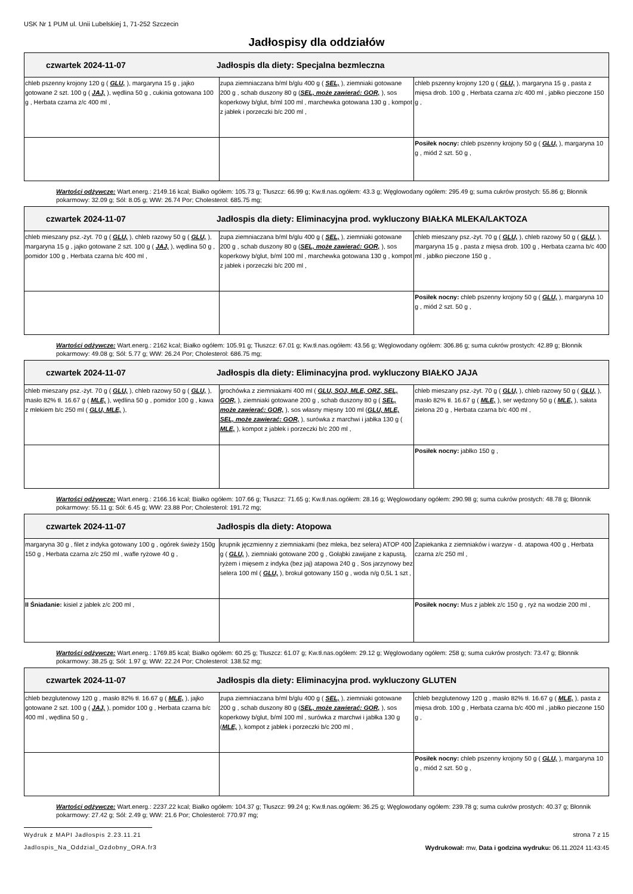USK Nr 1 PUM ul. Unii Lubelskiej 1, 71-252 Szczecin
Jadłospisy dla oddziałów
| czwartek 2024-11-07 Jadłospis dla diety: Specjalna bezmleczna | | |
| --- | --- | --- |
| chleb pszenny krojony 120 g ( GLU, ), margaryna 15 g , jajko gotowane 2 szt. 100 g ( JAJ, ), wędlina 50 g , cukinia gotowana 100 g , Herbata czarna z/c 400 ml , | zupa ziemniaczana b/ml b/glu 400 g ( SEL, ), ziemniaki gotowane 200 g , schab duszony 80 g ( SEL, może zawierać: GOR, ), sos koperkowy b/glut, b/ml 100 ml , marchewka gotowana 130 g , kompot z jabłek i porzeczki b/c 200 ml , | chleb pszenny krojony 120 g ( GLU, ), margaryna 15 g , pasta z mięsa drob. 100 g , Herbata czarna z/c 400 ml , jabłko pieczone 150 g , |
| | | Posiłek nocny: chleb pszenny krojony 50 g ( GLU, ), margaryna 10 g , miód 2 szt. 50 g , |
Wartości odżywcze: Wart.energ.: 2149.16 kcal; Białko ogółem: 105.73 g; Tłuszcz: 66.99 g; Kw.tł.nas.ogółem: 43.3 g; Węglowodany ogółem: 295.49 g; suma cukrów prostych: 55.86 g; Błonnik pokarmowy: 32.09 g; Sól: 8.05 g; WW: 26.74 Por; Cholesterol: 685.75 mg;
| czwartek 2024-11-07 Jadłospis dla diety: Eliminacyjna prod. wykluczony BIAŁKA MLEKA/LAKTOZA | | |
| --- | --- | --- |
| chleb mieszany psz.-żyt. 70 g ( GLU, ), chleb razowy 50 g ( GLU, ), margaryna 15 g , jajko gotowane 2 szt. 100 g ( JAJ, ), wędlina 50 g , pomidor 100 g , Herbata czarna b/c 400 ml , | zupa ziemniaczana b/ml b/glu 400 g ( SEL, ), ziemniaki gotowane 200 g , schab duszony 80 g ( SEL, może zawierać: GOR, ), sos koperkowy b/glut, b/ml 100 ml , marchewka gotowana 130 g , kompot z jabłek i porzeczki b/c 200 ml , | chleb mieszany psz.-żyt. 70 g ( GLU, ), chleb razowy 50 g ( GLU, ), margaryna 15 g , pasta z mięsa drob. 100 g , Herbata czarna b/c 400 ml , jabłko pieczone 150 g , |
| | | Posiłek nocny: chleb pszenny krojony 50 g ( GLU, ), margaryna 10 g , miód 2 szt. 50 g , |
Wartości odżywcze: Wart.energ.: 2162 kcal; Białko ogółem: 105.91 g; Tłuszcz: 67.01 g; Kw.tł.nas.ogółem: 43.56 g; Węglowodany ogółem: 306.86 g; suma cukrów prostych: 42.89 g; Błonnik pokarmowy: 49.08 g; Sól: 5.77 g; WW: 26.24 Por; Cholesterol: 686.75 mg;
| czwartek 2024-11-07 Jadłospis dla diety: Eliminacyjna prod. wykluczony BIAŁKO JAJA | | |
| --- | --- | --- |
| chleb mieszany psz.-żyt. 70 g ( GLU, ), chleb razowy 50 g ( GLU, ), masło 82% tł. 16.67 g ( MLE, ), wędlina 50 g , pomidor 100 g , kawa z mlekiem b/c 250 ml ( GLU, MLE, ), | grochówka z ziemniakami 400 ml ( GLU, SOJ, MLE, ORZ, SEL, GOR, ), ziemniaki gotowane 200 g , schab duszony 80 g ( SEL, może zawierać: GOR, ), sos własny mięsny 100 ml ( GLU, MLE, SEL, może zawierać: GOR, ), surówka z marchwi i jabłka 130 g ( MLE, ), kompot z jabłek i porzeczki b/c 200 ml , | chleb mieszany psz.-żyt. 70 g ( GLU, ), chleb razowy 50 g ( GLU, ), masło 82% tł. 16.67 g ( MLE, ), ser wędzony 50 g ( MLE, ), sałata zielona 20 g , Herbata czarna b/c 400 ml , |
| | | Posiłek nocny: jabłko 150 g , |
Wartości odżywcze: Wart.energ.: 2166.16 kcal; Białko ogółem: 107.66 g; Tłuszcz: 71.65 g; Kw.tł.nas.ogółem: 28.16 g; Węglowodany ogółem: 290.98 g; suma cukrów prostych: 48.78 g; Błonnik pokarmowy: 55.11 g; Sól: 6.45 g; WW: 23.88 Por; Cholesterol: 191.72 mg;
| czwartek 2024-11-07 Jadłospis dla diety: Atopowa | | |
| --- | --- | --- |
| margaryna 30 g , filet z indyka gotowany 100 g , ogórek świeży 150g 150 g , Herbata czarna z/c 250 ml , wafle ryżowe 40 g , | krupnik jęczmienny z ziemniakami (bez mleka, bez selera) ATOP 400 g ( GLU, ), ziemniaki gotowane 200 g , Gołąbki zawijane z kapustą, ryżem i mięsem z indyka (bez jaj) atapowa 240 g , Sos jarzynowy bez selera 100 ml ( GLU, ), brokuł gotowany 150 g , woda n/g 0,5L 1 szt , | Zapiekanka z ziemniaków i warzyw - d. atapowa 400 g , Herbata czarna z/c 250 ml , |
| II Śniadanie: kisiel z jabłek z/c 200 ml , | | Posiłek nocny: Mus z jabłek z/c 150 g , ryż na wodzie 200 ml , |
Wartości odżywcze: Wart.energ.: 1769.85 kcal; Białko ogółem: 60.25 g; Tłuszcz: 61.07 g; Kw.tł.nas.ogółem: 29.12 g; Węglowodany ogółem: 258 g; suma cukrów prostych: 73.47 g; Błonnik pokarmowy: 38.25 g; Sól: 1.97 g; WW: 22.24 Por; Cholesterol: 138.52 mg;
| czwartek 2024-11-07 Jadłospis dla diety: Eliminacyjna prod. wykluczony GLUTEN | | |
| --- | --- | --- |
| chleb bezglutenowy 120 g , masło 82% tł. 16.67 g ( MLE, ), jajko gotowane 2 szt. 100 g ( JAJ, ), pomidor 100 g , Herbata czarna b/c 400 ml , wędlina 50 g , | zupa ziemniaczana b/ml b/glu 400 g ( SEL, ), ziemniaki gotowane 200 g , schab duszony 80 g ( SEL, może zawierać: GOR, ), sos koperkowy b/glut, b/ml 100 ml , surówka z marchwi i jabłka 130 g ( MLE, ), kompot z jabłek i porzeczki b/c 200 ml , | chleb bezglutenowy 120 g , masło 82% tł. 16.67 g ( MLE, ), pasta z mięsa drob. 100 g , Herbata czarna b/c 400 ml , jabłko pieczone 150 g , |
| | | Posiłek nocny: chleb pszenny krojony 50 g ( GLU, ), margaryna 10 g , miód 2 szt. 50 g , |
Wartości odżywcze: Wart.energ.: 2237.22 kcal; Białko ogółem: 104.37 g; Tłuszcz: 99.24 g; Kw.tł.nas.ogółem: 36.25 g; Węglowodany ogółem: 239.78 g; suma cukrów prostych: 40.37 g; Błonnik pokarmowy: 27.42 g; Sól: 2.49 g; WW: 21.6 Por; Cholesterol: 770.97 mg;
Wydruk z MAPI Jadłospis 2.23.11.21
strona 7 z 15
Jadlospis_Na_Oddzial_Ozdobny_ORA.fr3 Wydrukował: mw, Data i godzina wydruku: 06.11.2024 11:43:45